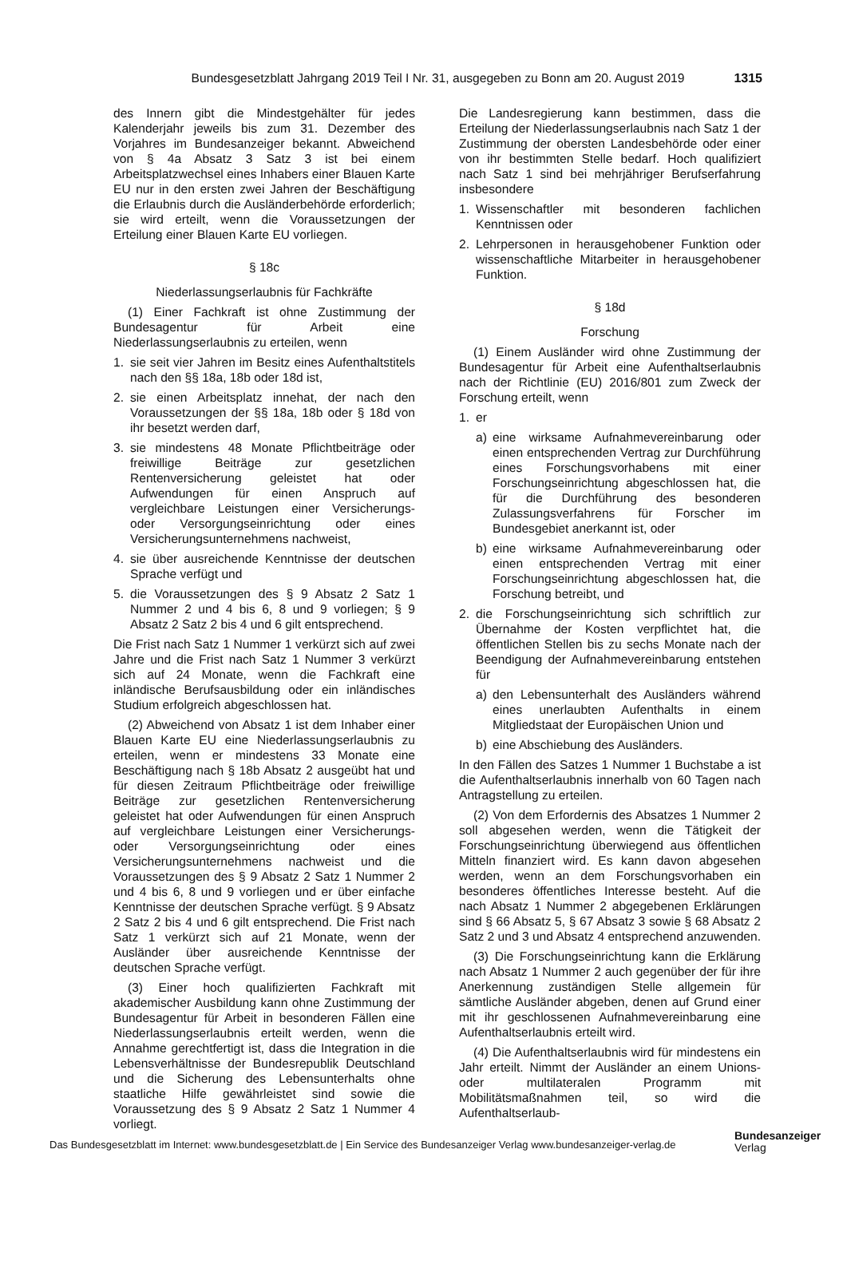Bundesgesetzblatt Jahrgang 2019 Teil I Nr. 31, ausgegeben zu Bonn am 20. August 2019 1315
des Innern gibt die Mindestgehälter für jedes Kalenderjahr jeweils bis zum 31. Dezember des Vorjahres im Bundesanzeiger bekannt. Abweichend von § 4a Absatz 3 Satz 3 ist bei einem Arbeitsplatzwechsel eines Inhabers einer Blauen Karte EU nur in den ersten zwei Jahren der Beschäftigung die Erlaubnis durch die Ausländerbehörde erforderlich; sie wird erteilt, wenn die Voraussetzungen der Erteilung einer Blauen Karte EU vorliegen.
§ 18c
Niederlassungserlaubnis für Fachkräfte
(1) Einer Fachkraft ist ohne Zustimmung der Bundesagentur für Arbeit eine Niederlassungserlaubnis zu erteilen, wenn
1. sie seit vier Jahren im Besitz eines Aufenthaltstitels nach den §§ 18a, 18b oder 18d ist,
2. sie einen Arbeitsplatz innehat, der nach den Voraussetzungen der §§ 18a, 18b oder § 18d von ihr besetzt werden darf,
3. sie mindestens 48 Monate Pflichtbeiträge oder freiwillige Beiträge zur gesetzlichen Rentenversicherung geleistet hat oder Aufwendungen für einen Anspruch auf vergleichbare Leistungen einer Versicherungs- oder Versorgungseinrichtung oder eines Versicherungsunternehmens nachweist,
4. sie über ausreichende Kenntnisse der deutschen Sprache verfügt und
5. die Voraussetzungen des § 9 Absatz 2 Satz 1 Nummer 2 und 4 bis 6, 8 und 9 vorliegen; § 9 Absatz 2 Satz 2 bis 4 und 6 gilt entsprechend.
Die Frist nach Satz 1 Nummer 1 verkürzt sich auf zwei Jahre und die Frist nach Satz 1 Nummer 3 verkürzt sich auf 24 Monate, wenn die Fachkraft eine inländische Berufsausbildung oder ein inländisches Studium erfolgreich abgeschlossen hat.
(2) Abweichend von Absatz 1 ist dem Inhaber einer Blauen Karte EU eine Niederlassungserlaubnis zu erteilen, wenn er mindestens 33 Monate eine Beschäftigung nach § 18b Absatz 2 ausgeübt hat und für diesen Zeitraum Pflichtbeiträge oder freiwillige Beiträge zur gesetzlichen Rentenversicherung geleistet hat oder Aufwendungen für einen Anspruch auf vergleichbare Leistungen einer Versicherungs- oder Versorgungseinrichtung oder eines Versicherungsunternehmens nachweist und die Voraussetzungen des § 9 Absatz 2 Satz 1 Nummer 2 und 4 bis 6, 8 und 9 vorliegen und er über einfache Kenntnisse der deutschen Sprache verfügt. § 9 Absatz 2 Satz 2 bis 4 und 6 gilt entsprechend. Die Frist nach Satz 1 verkürzt sich auf 21 Monate, wenn der Ausländer über ausreichende Kenntnisse der deutschen Sprache verfügt.
(3) Einer hoch qualifizierten Fachkraft mit akademischer Ausbildung kann ohne Zustimmung der Bundesagentur für Arbeit in besonderen Fällen eine Niederlassungserlaubnis erteilt werden, wenn die Annahme gerechtfertigt ist, dass die Integration in die Lebensverhältnisse der Bundesrepublik Deutschland und die Sicherung des Lebensunterhalts ohne staatliche Hilfe gewährleistet sind sowie die Voraussetzung des § 9 Absatz 2 Satz 1 Nummer 4 vorliegt.
Die Landesregierung kann bestimmen, dass die Erteilung der Niederlassungserlaubnis nach Satz 1 der Zustimmung der obersten Landesbehörde oder einer von ihr bestimmten Stelle bedarf. Hoch qualifiziert nach Satz 1 sind bei mehrjähriger Berufserfahrung insbesondere
1. Wissenschaftler mit besonderen fachlichen Kenntnissen oder
2. Lehrpersonen in herausgehobener Funktion oder wissenschaftliche Mitarbeiter in herausgehobener Funktion.
§ 18d
Forschung
(1) Einem Ausländer wird ohne Zustimmung der Bundesagentur für Arbeit eine Aufenthaltserlaubnis nach der Richtlinie (EU) 2016/801 zum Zweck der Forschung erteilt, wenn
1. er
a) eine wirksame Aufnahmevereinbarung oder einen entsprechenden Vertrag zur Durchführung eines Forschungsvorhabens mit einer Forschungseinrichtung abgeschlossen hat, die für die Durchführung des besonderen Zulassungsverfahrens für Forscher im Bundesgebiet anerkannt ist, oder
b) eine wirksame Aufnahmevereinbarung oder einen entsprechenden Vertrag mit einer Forschungseinrichtung abgeschlossen hat, die Forschung betreibt, und
2. die Forschungseinrichtung sich schriftlich zur Übernahme der Kosten verpflichtet hat, die öffentlichen Stellen bis zu sechs Monate nach der Beendigung der Aufnahmevereinbarung entstehen für
a) den Lebensunterhalt des Ausländers während eines unerlaubten Aufenthalts in einem Mitgliedstaat der Europäischen Union und
b) eine Abschiebung des Ausländers.
In den Fällen des Satzes 1 Nummer 1 Buchstabe a ist die Aufenthaltserlaubnis innerhalb von 60 Tagen nach Antragstellung zu erteilen.
(2) Von dem Erfordernis des Absatzes 1 Nummer 2 soll abgesehen werden, wenn die Tätigkeit der Forschungseinrichtung überwiegend aus öffentlichen Mitteln finanziert wird. Es kann davon abgesehen werden, wenn an dem Forschungsvorhaben ein besonderes öffentliches Interesse besteht. Auf die nach Absatz 1 Nummer 2 abgegebenen Erklärungen sind § 66 Absatz 5, § 67 Absatz 3 sowie § 68 Absatz 2 Satz 2 und 3 und Absatz 4 entsprechend anzuwenden.
(3) Die Forschungseinrichtung kann die Erklärung nach Absatz 1 Nummer 2 auch gegenüber der für ihre Anerkennung zuständigen Stelle allgemein für sämtliche Ausländer abgeben, denen auf Grund einer mit ihr geschlossenen Aufnahmevereinbarung eine Aufenthaltserlaubnis erteilt wird.
(4) Die Aufenthaltserlaubnis wird für mindestens ein Jahr erteilt. Nimmt der Ausländer an einem Unions- oder multilateralen Programm mit Mobilitätsmaßnahmen teil, so wird die Aufenthaltserlaub-
Das Bundesgesetzblatt im Internet: www.bundesgesetzblatt.de | Ein Service des Bundesanzeiger Verlag www.bundesanzeiger-verlag.de
Bundesanzeiger
Verlag